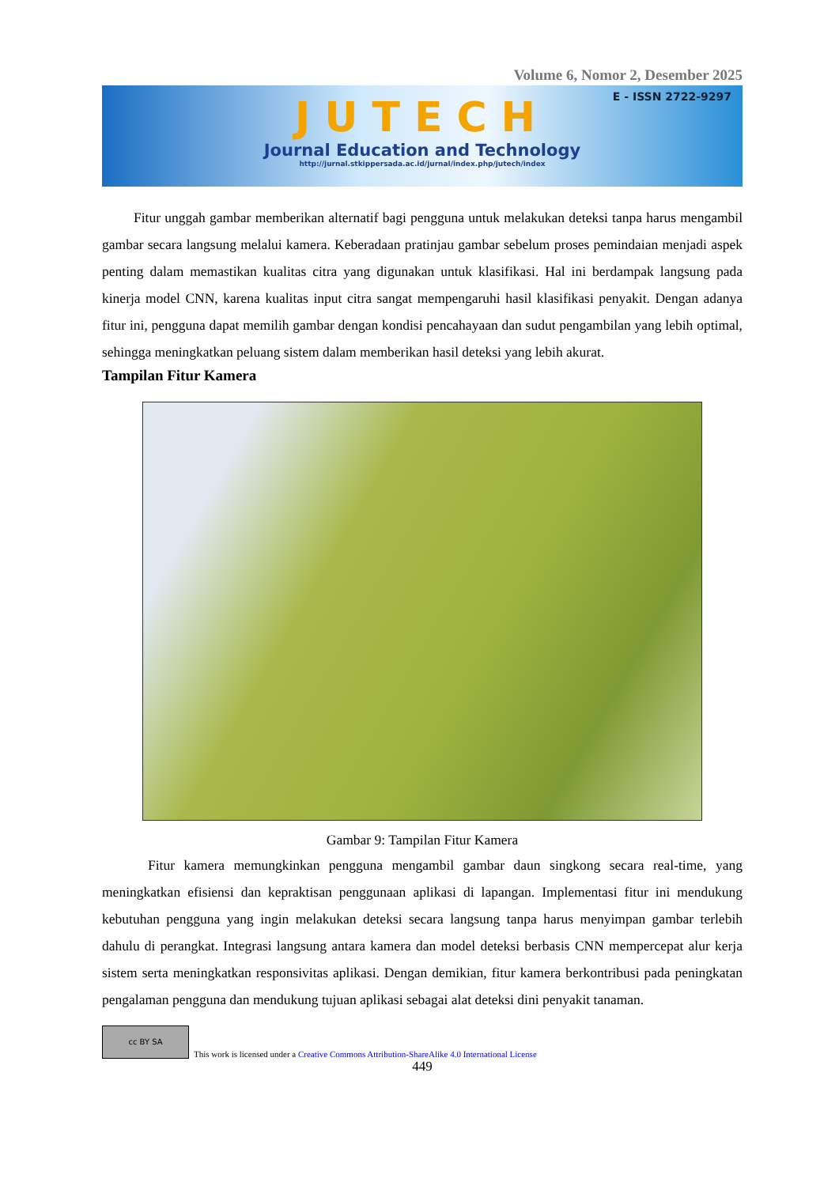Volume 6, Nomor 2, Desember 2025
E - ISSN 2722-9297
JUTECH
Journal Education and Technology
http://jurnal.stkippersada.ac.id/jurnal/index.php/jutech/index
Fitur unggah gambar memberikan alternatif bagi pengguna untuk melakukan deteksi tanpa harus mengambil gambar secara langsung melalui kamera. Keberadaan pratinjau gambar sebelum proses pemindaian menjadi aspek penting dalam memastikan kualitas citra yang digunakan untuk klasifikasi. Hal ini berdampak langsung pada kinerja model CNN, karena kualitas input citra sangat mempengaruhi hasil klasifikasi penyakit. Dengan adanya fitur ini, pengguna dapat memilih gambar dengan kondisi pencahayaan dan sudut pengambilan yang lebih optimal, sehingga meningkatkan peluang sistem dalam memberikan hasil deteksi yang lebih akurat.
Tampilan Fitur Kamera
Gambar 9: Tampilan Fitur Kamera
Fitur kamera memungkinkan pengguna mengambil gambar daun singkong secara real-time, yang meningkatkan efisiensi dan kepraktisan penggunaan aplikasi di lapangan. Implementasi fitur ini mendukung kebutuhan pengguna yang ingin melakukan deteksi secara langsung tanpa harus menyimpan gambar terlebih dahulu di perangkat. Integrasi langsung antara kamera dan model deteksi berbasis CNN mempercepat alur kerja sistem serta meningkatkan responsivitas aplikasi. Dengan demikian, fitur kamera berkontribusi pada peningkatan pengalaman pengguna dan mendukung tujuan aplikasi sebagai alat deteksi dini penyakit tanaman.
cc BY SA
This work is licensed under a Creative Commons Attribution-ShareAlike 4.0 International License
449